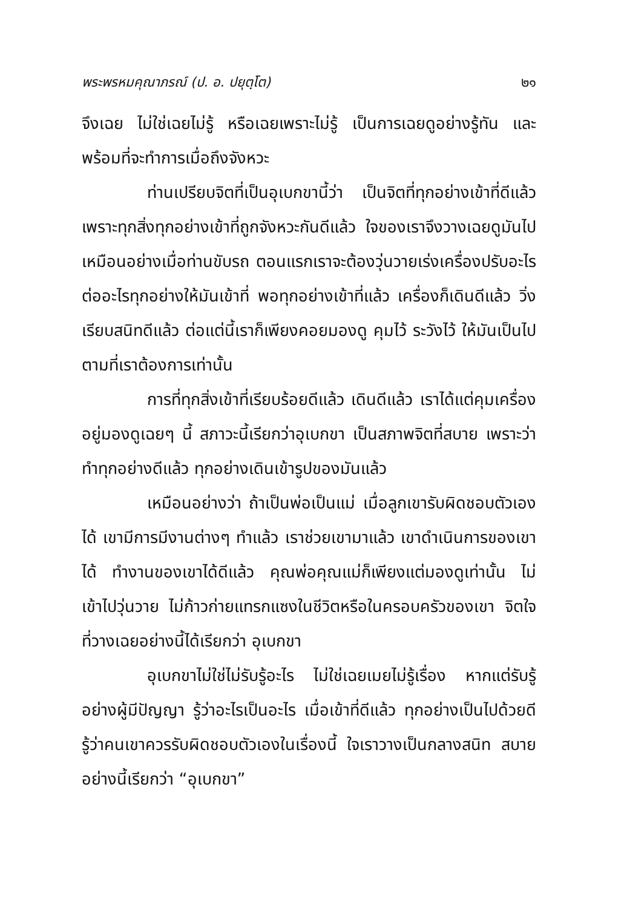พระพรหมคุณาภรณ์ (ป. อ. ปยุตฺโต) ๒๑
จึงเฉย ไม่ใช่เฉยไม่รู้ หรือเฉยเพราะไม่รู้ เป็นการเฉยดูอย่างรู้ทัน และพร้อมที่จะทำการเมื่อถึงจังหวะ
ท่านเปรียบจิตที่เป็นอุเบกขานี้ว่า เป็นจิตที่ทุกอย่างเข้าที่ดีแล้ว เพราะทุกสิ่งทุกอย่างเข้าที่ถูกจังหวะกันดีแล้ว ใจของเราจึงวางเฉยดูมันไป เหมือนอย่างเมื่อท่านขับรถ ตอนแรกเราจะต้องวุ่นวายเร่งเครื่องปรับอะไรต่ออะไรทุกอย่างให้มันเข้าที่ พอทุกอย่างเข้าที่แล้ว เครื่องก็เดินดีแล้ว วิ่งเรียบสนิทดีแล้ว ต่อแต่นี้เราก็เพียงคอยมองดู คุมไว้ ระวังไว้ ให้มันเป็นไปตามที่เราต้องการเท่านั้น
การที่ทุกสิ่งเข้าที่เรียบร้อยดีแล้ว เดินดีแล้ว เราได้แต่คุมเครื่องอยู่มองดูเฉยๆ นี้ สภาวะนี้เรียกว่าอุเบกขา เป็นสภาพจิตที่สบาย เพราะว่าทำทุกอย่างดีแล้ว ทุกอย่างเดินเข้ารูปของมันแล้ว
เหมือนอย่างว่า ถ้าเป็นพ่อเป็นแม่ เมื่อลูกเขารับผิดชอบตัวเองได้ เขามีการมีงานต่างๆ ทำแล้ว เราช่วยเขามาแล้ว เขาดำเนินการของเขาได้ ทำงานของเขาได้ดีแล้ว คุณพ่อคุณแม่ก็เพียงแต่มองดูเท่านั้น ไม่เข้าไปวุ่นวาย ไม่ก้าวก่ายแทรกแซงในชีวิตหรือในครอบครัวของเขา จิตใจที่วางเฉยอย่างนี้ได้เรียกว่า อุเบกขา
อุเบกขาไม่ใช่ไม่รับรู้อะไร ไม่ใช่เฉยเมยไม่รู้เรื่อง หากแต่รับรู้อย่างผู้มีปัญญา รู้ว่าอะไรเป็นอะไร เมื่อเข้าที่ดีแล้ว ทุกอย่างเป็นไปด้วยดี รู้ว่าคนเขาควรรับผิดชอบตัวเองในเรื่องนี้ ใจเราวางเป็นกลางสนิท สบาย อย่างนี้เรียกว่า “อุเบกขา”